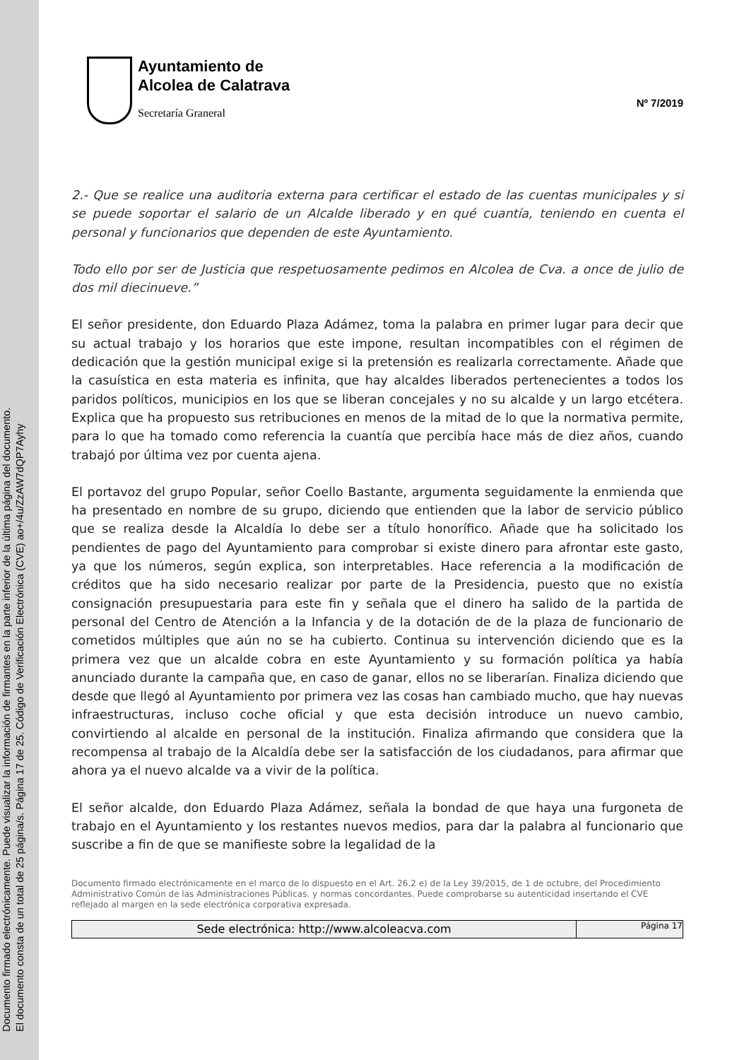Documento firmado electrónicamente. Puede visualizar la información de firmantes en la parte inferior de la última página del documento.
El documento consta de un total de 25 página/s. Página 17 de 25. Código de Verificación Electrónica (CVE) ao+/4u/ZzAW7dQP7Ayhy
Ayuntamiento de
Alcolea de Calatrava
Secretaría Graneral
Nº 7/2019
2.- Que se realice una auditoria externa para certificar el estado de las cuentas municipales y si se puede soportar el salario de un Alcalde liberado y en qué cuantía, teniendo en cuenta el personal y funcionarios que dependen de este Ayuntamiento.
Todo ello por ser de Justicia que respetuosamente pedimos en Alcolea de Cva. a once de julio de dos mil diecinueve.”
El señor presidente, don Eduardo Plaza Adámez, toma la palabra en primer lugar para decir que su actual trabajo y los horarios que este impone, resultan incompatibles con el régimen de dedicación que la gestión municipal exige si la pretensión es realizarla correctamente. Añade que la casuística en esta materia es infinita, que hay alcaldes liberados pertenecientes a todos los paridos políticos, municipios en los que se liberan concejales y no su alcalde y un largo etcétera. Explica que ha propuesto sus retribuciones en menos de la mitad de lo que la normativa permite, para lo que ha tomado como referencia la cuantía que percibía hace más de diez años, cuando trabajó por última vez por cuenta ajena.
El portavoz del grupo Popular, señor Coello Bastante, argumenta seguidamente la enmienda que ha presentado en nombre de su grupo, diciendo que entienden que la labor de servicio público que se realiza desde la Alcaldía lo debe ser a título honorífico. Añade que ha solicitado los pendientes de pago del Ayuntamiento para comprobar si existe dinero para afrontar este gasto, ya que los números, según explica, son interpretables. Hace referencia a la modificación de créditos que ha sido necesario realizar por parte de la Presidencia, puesto que no existía consignación presupuestaria para este fin y señala que el dinero ha salido de la partida de personal del Centro de Atención a la Infancia y de la dotación de de la plaza de funcionario de cometidos múltiples que aún no se ha cubierto. Continua su intervención diciendo que es la primera vez que un alcalde cobra en este Ayuntamiento y su formación política ya había anunciado durante la campaña que, en caso de ganar, ellos no se liberarían. Finaliza diciendo que desde que llegó al Ayuntamiento por primera vez las cosas han cambiado mucho, que hay nuevas infraestructuras, incluso coche oficial y que esta decisión introduce un nuevo cambio, convirtiendo al alcalde en personal de la institución. Finaliza afirmando que considera que la recompensa al trabajo de la Alcaldía debe ser la satisfacción de los ciudadanos, para afirmar que ahora ya el nuevo alcalde va a vivir de la política.
El señor alcalde, don Eduardo Plaza Adámez, señala la bondad de que haya una furgoneta de trabajo en el Ayuntamiento y los restantes nuevos medios, para dar la palabra al funcionario que suscribe a fin de que se manifieste sobre la legalidad de la
Documento firmado electrónicamente en el marco de lo dispuesto en el Art. 26.2 e) de la Ley 39/2015, de 1 de octubre, del Procedimiento Administrativo Común de las Administraciones Públicas. y normas concordantes. Puede comprobarse su autenticidad insertando el CVE reflejado al margen en la sede electrónica corporativa expresada.
Sede electrónica: http://www.alcoleacva.com
Página 17